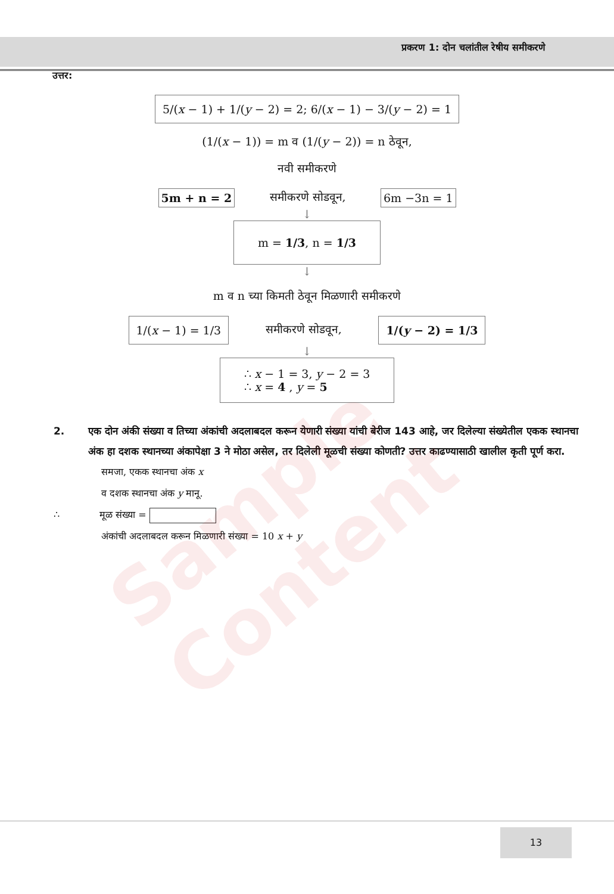Sample Content
प्रकरण 1: दोन चलांतील रेषीय समीकरणे
उत्तर:
5/(x − 1) + 1/(y − 2) = 2; 6/(x − 1) − 3/(y − 2) = 1
(1/(x − 1)) = m व (1/(y − 2)) = n ठेवून,
नवी समीकरणे
5m + n = 2 समीकरणे सोडवून, 6m −3n = 1
↓
m = 1/3, n = 1/3
↓
m व n च्या किमती ठेवून मिळणारी समीकरणे
1/(x − 1) = 1/3 समीकरणे सोडवून, 1/(y − 2) = 1/3
↓
∴ x − 1 = 3, y − 2 = 3
∴ x = 4 , y = 5
2. एक दोन अंकी संख्या व तिच्या अंकांची अदलाबदल करून येणारी संख्या यांची बेरीज 143 आहे, जर दिलेल्या संख्येतील एकक स्थानचा अंक हा दशक स्थानच्या अंकापेक्षा 3 ने मोठा असेल, तर दिलेली मूळची संख्या कोणती? उत्तर काढण्यासाठी खालील कृती पूर्ण करा.
समजा, एकक स्थानचा अंक x
व दशक स्थानचा अंक y मानू.
∴ मूळ संख्या =
अंकांची अदलाबदल करून मिळणारी संख्या = 10 x + y
13